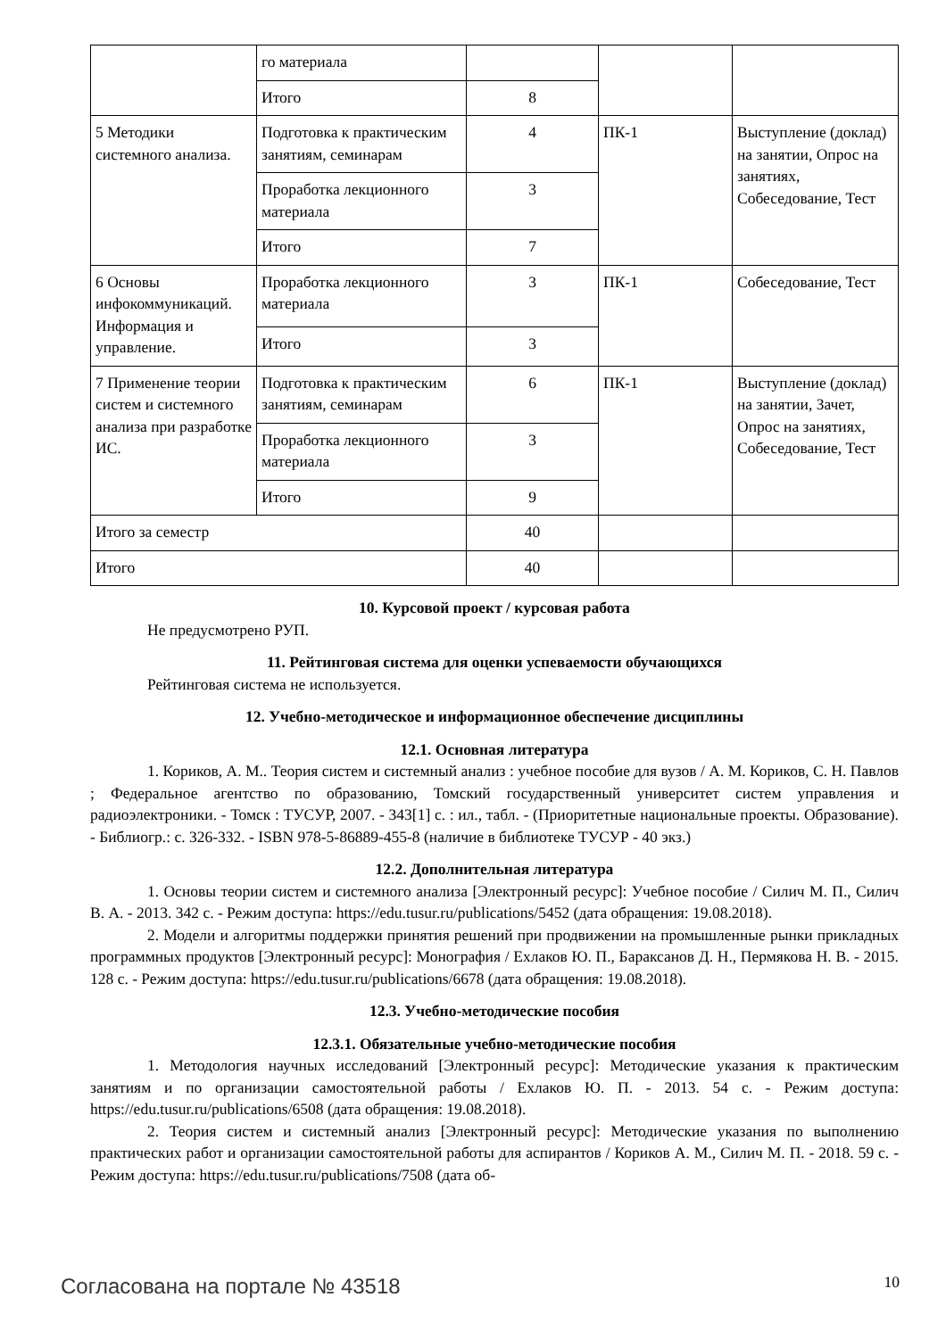| | го материала | | | |
| | Итого | 8 | | |
| 5 Методики системного анализа. | Подготовка к практическим занятиям, семинарам | 4 | ПК-1 | Выступление (доклад) на занятии, Опрос на занятиях, Собеседование, Тест |
| | Проработка лекционного материала | 3 | | |
| | Итого | 7 | | |
| 6 Основы инфокоммуникаций. Информация и управление. | Проработка лекционного материала | 3 | ПК-1 | Собеседование, Тест |
| | Итого | 3 | | |
| 7 Применение теории систем и системного анализа при разработке ИС. | Подготовка к практическим занятиям, семинарам | 6 | ПК-1 | Выступление (доклад) на занятии, Зачет, Опрос на занятиях, Собеседование, Тест |
| | Проработка лекционного материала | 3 | | |
| | Итого | 9 | | |
| Итого за семестр | | 40 | | |
| Итого | | 40 | | |
10. Курсовой проект / курсовая работа
Не предусмотрено РУП.
11. Рейтинговая система для оценки успеваемости обучающихся
Рейтинговая система не используется.
12. Учебно-методическое и информационное обеспечение дисциплины
12.1. Основная литература
1. Кориков, А. М.. Теория систем и системный анализ : учебное пособие для вузов / А. М. Кориков, С. Н. Павлов ; Федеральное агентство по образованию, Томский государственный университет систем управления и радиоэлектроники. - Томск : ТУСУР, 2007. - 343[1] с. : ил., табл. - (Приоритетные национальные проекты. Образование). - Библиогр.: с. 326-332. - ISBN 978-5-86889-455-8 (наличие в библиотеке ТУСУР - 40 экз.)
12.2. Дополнительная литература
1. Основы теории систем и системного анализа [Электронный ресурс]: Учебное пособие / Силич М. П., Силич В. А. - 2013. 342 с. - Режим доступа: https://edu.tusur.ru/publications/5452 (дата обращения: 19.08.2018).
2. Модели и алгоритмы поддержки принятия решений при продвижении на промышленные рынки прикладных программных продуктов [Электронный ресурс]: Монография / Ехлаков Ю. П., Бараксанов Д. Н., Пермякова Н. В. - 2015. 128 с. - Режим доступа: https://edu.tusur.ru/publications/6678 (дата обращения: 19.08.2018).
12.3. Учебно-методические пособия
12.3.1. Обязательные учебно-методические пособия
1. Методология научных исследований [Электронный ресурс]: Методические указания к практическим занятиям и по организации самостоятельной работы / Ехлаков Ю. П. - 2013. 54 с. - Режим доступа: https://edu.tusur.ru/publications/6508 (дата обращения: 19.08.2018).
2. Теория систем и системный анализ [Электронный ресурс]: Методические указания по выполнению практических работ и организации самостоятельной работы для аспирантов / Кориков А. М., Силич М. П. - 2018. 59 с. - Режим доступа: https://edu.tusur.ru/publications/7508 (дата об-
Согласована на портале № 43518 10